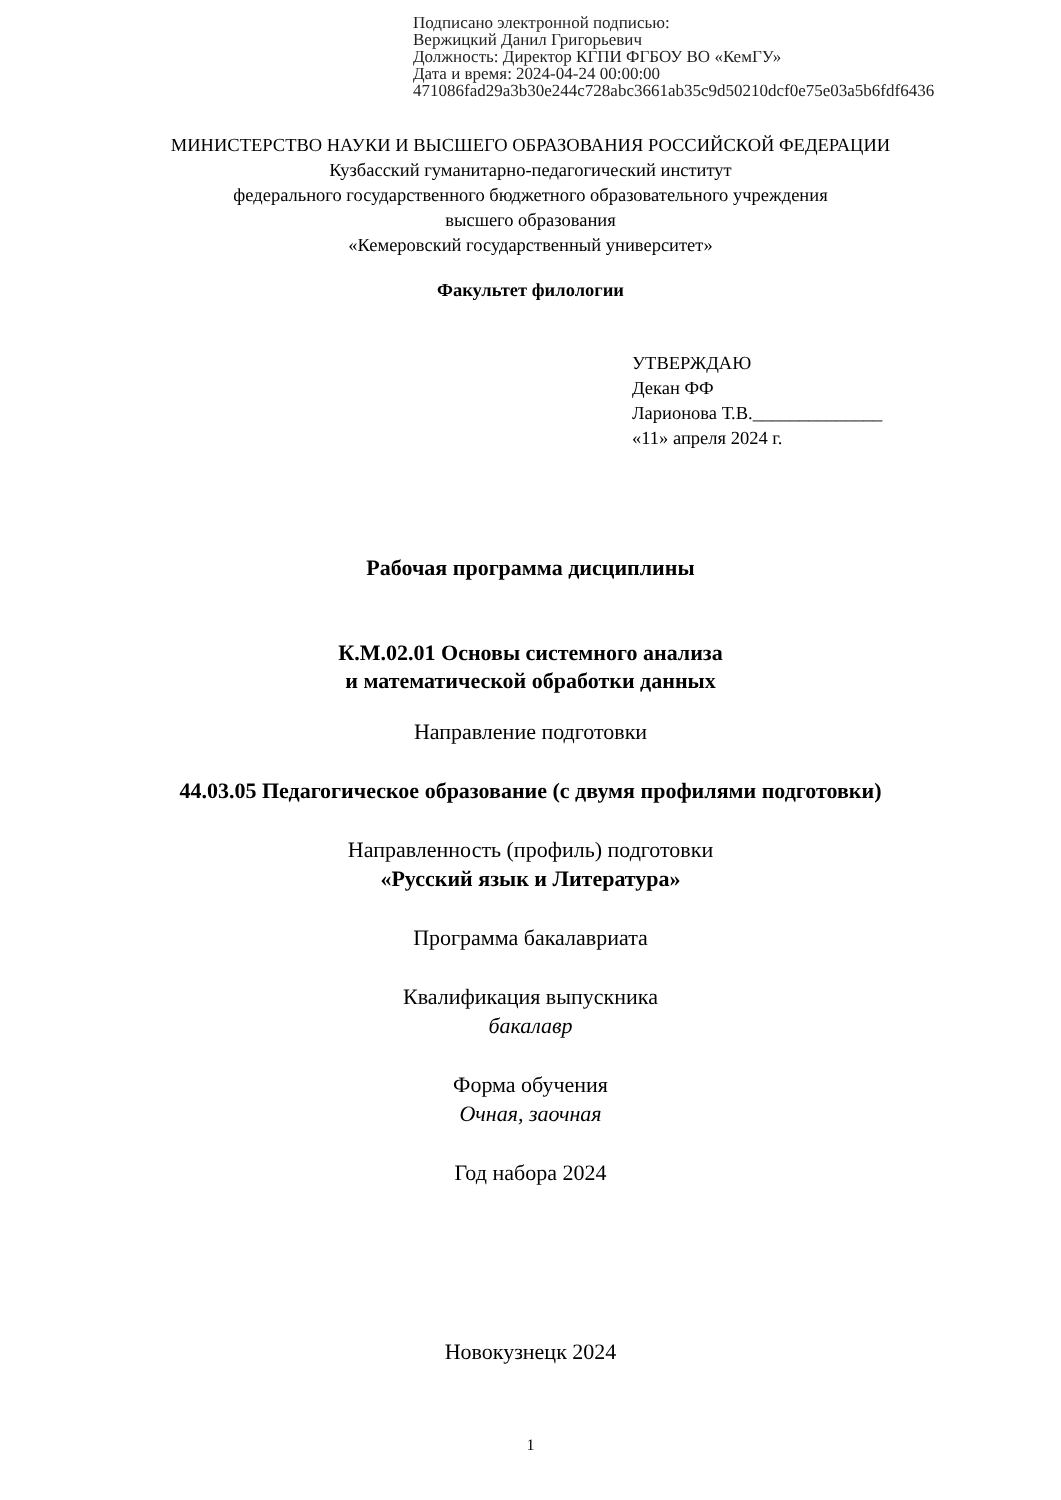Подписано электронной подписью:
Вержицкий Данил Григорьевич
Должность: Директор КГПИ ФГБОУ ВО «КемГУ»
Дата и время: 2024-04-24 00:00:00
471086fad29a3b30e244c728abc3661ab35c9d50210dcf0e75e03a5b6fdf6436
МИНИСТЕРСТВО НАУКИ И ВЫСШЕГО ОБРАЗОВАНИЯ РОССИЙСКОЙ ФЕДЕРАЦИИ
Кузбасский гуманитарно-педагогический институт
федерального государственного бюджетного образовательного учреждения
высшего образования
«Кемеровский государственный университет»
Факультет филологии
УТВЕРЖДАЮ
Декан ФФ
Ларионова Т.В.______________
«11» апреля 2024 г.
Рабочая программа дисциплины
К.М.02.01 Основы системного анализа
и математической обработки данных
Направление подготовки
44.03.05 Педагогическое образование (с двумя профилями подготовки)
Направленность (профиль) подготовки
«Русский язык и Литература»
Программа бакалавриата
Квалификация выпускника
бакалавр
Форма обучения
Очная, заочная
Год набора 2024
Новокузнецк 2024
1